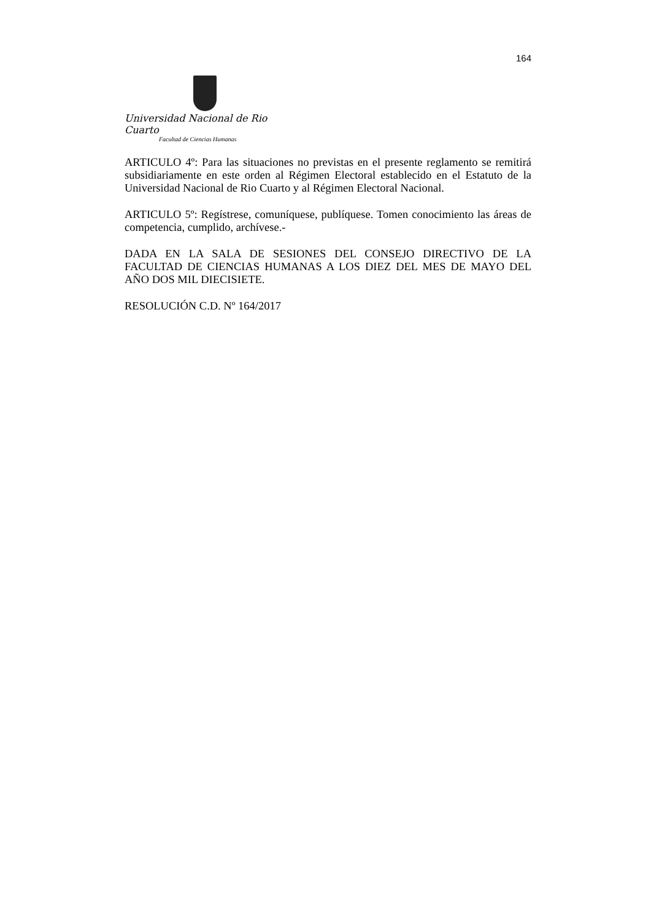164
Universidad Nacional de Rio Cuarto
Facultad de Ciencias Humanas
ARTICULO 4º: Para las situaciones no previstas en el presente reglamento se remitirá subsidiariamente en este orden al Régimen Electoral establecido en el Estatuto de la Universidad Nacional de Rio Cuarto y al Régimen Electoral Nacional.
ARTICULO 5º: Regístrese, comuníquese, publíquese. Tomen conocimiento las áreas de competencia, cumplido, archívese.-
DADA EN LA SALA DE SESIONES DEL CONSEJO DIRECTIVO DE LA FACULTAD DE CIENCIAS HUMANAS A LOS DIEZ DEL MES DE MAYO DEL AÑO DOS MIL DIECISIETE.
RESOLUCIÓN C.D. Nº 164/2017